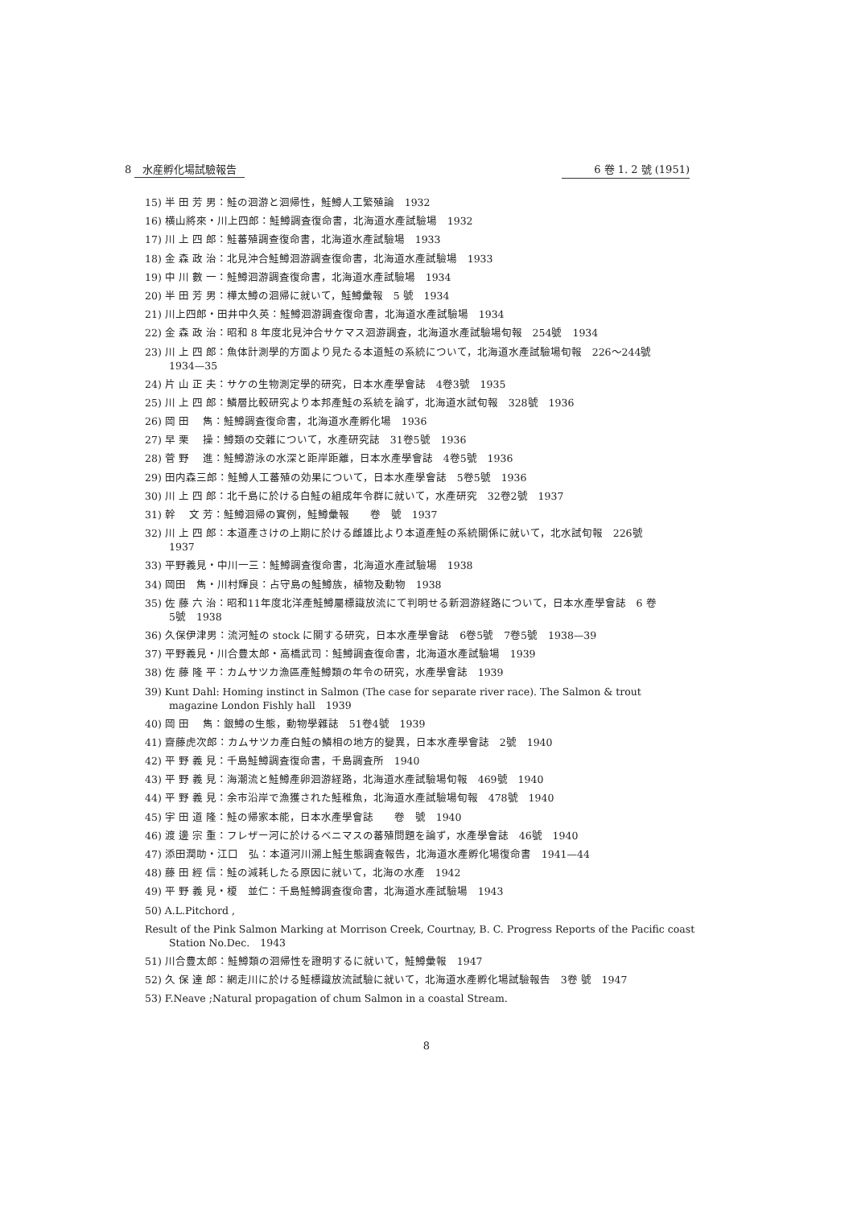8 水産孵化場試驗報告 6 卷 1. 2 號 (1951)
15) 半 田 芳 男：鮭の洄游と洄帰性，鮭鱒人工繁殖論　1932
16) 横山將來・川上四郎：鮭鱒調査復命書，北海道水產試驗場　1932
17) 川 上 四 郎：鮭蕃殖調查復命書，北海道水產試驗場　1933
18) 金 森 政 治：北見沖合鮭鱒洄游調查復命書，北海道水產試驗場　1933
19) 中 川 數 一：鮭鱒洄游調査復命書，北海道水產試驗場　1934
20) 半 田 芳 男：樺太鱒の洄帰に就いて，鮭鱒彙報　5 號　1934
21) 川上四郎・田井中久英：鮭鱒洄游調査復命書，北海道水產試驗場　1934
22) 金 森 政 治：昭和 8 年度北見沖合サケマス洄游調査，北海道水產試驗場旬報　254號　1934
23) 川 上 四 郎：魚体計測學的方面より見たる本道鮭の系統について，北海道水產試驗場旬報　226～244號
1934—35
24) 片 山 正 夫：サケの生物測定學的研究，日本水產學會誌　4卷3號　1935
25) 川 上 四 郎：鱗層比較研究より本邦產鮭の系統を論ず，北海道水試旬報　328號　1936
26) 岡 田　 雋：鮭鱒調査復命書，北海道水產孵化場　1936
27) 早 栗　 操：鱒類の交雜について，水產研究誌　31卷5號　1936
28) 菅 野　 進：鮭鱒游泳の水深と距岸距離，日本水產學會誌　4卷5號　1936
29) 田内森三郎：鮭鱒人工蕃殖の効果について，日本水產學會誌　5卷5號　1936
30) 川 上 四 郎：北千島に於ける白鮭の組成年令群に就いて，水產研究　32卷2號　1937
31) 幹　 文 芳：鮭鱒洄帰の實例，鮭鱒彙報　　卷　號　1937
32) 川 上 四 郎：本道產さけの上期に於ける雌雄比より本道產鮭の系統關係に就いて，北水試旬報　226號
1937
33) 平野義見・中川一三：鮭鱒調査復命書，北海道水產試驗場　1938
34) 岡田　雋・川村輝良：占守島の鮭鱒族，植物及動物　1938
35) 佐 藤 六 治：昭和11年度北洋產鮭鱒屬標識放流にて判明せる新洄游経路について，日本水產學會誌　6 卷
5號　1938
36) 久保伊津男：流河鮭の stock に關する研究，日本水產學會誌　6卷5號　7卷5號　1938—39
37) 平野義見・川合豊太郎・高橋武司：鮭鱒調査復命書，北海道水產試驗場　1939
38) 佐 藤 隆 平：カムサツカ漁區產鮭鱒類の年令の研究，水產學會誌　1939
39) Kunt Dahl: Homing instinct in Salmon (The case for separate river race). The Salmon & trout
magazine London Fishly hall　1939
40) 岡 田　 雋：銀鱒の生態，動物學雜誌　51卷4號　1939
41) 齋藤虎次郎：カムサツカ產白鮭の鱗相の地方的變異，日本水產學會誌　2號　1940
42) 平 野 義 見：千島鮭鱒調査復命書，千島調査所　1940
43) 平 野 義 見：海潮流と鮭鱒產卵洄游経路，北海道水產試驗場旬報　469號　1940
44) 平 野 義 見：余市沿岸で漁獲された鮭稚魚，北海道水產試驗場旬報　478號　1940
45) 宇 田 道 隆：鮭の帰家本能，日本水產學會誌　　卷　號　1940
46) 渡 邊 宗 重：フレザー河に於けるベニマスの蕃殖問題を論ず，水產學會誌　46號　1940
47) 添田潤助・江口　弘：本道河川溯上鮭生態調査報告，北海道水產孵化場復命書　1941—44
48) 藤 田 經 信：鮭の減耗したる原因に就いて，北海の水產　1942
49) 平 野 義 見・榎　並仁：千島鮭鱒調査復命書，北海道水產試驗場　1943
50) A.L.Pitchord ,
Result of the Pink Salmon Marking at Morrison Creek, Courtnay, B. C. Progress Reports of the Pacific coast Station No.Dec.　1943
51) 川合豊太郎：鮭鱒類の洄帰性を證明するに就いて，鮭鱒彙報　1947
52) 久 保 達 郎：網走川に於ける鮭標識放流試驗に就いて，北海道水產孵化場試驗報告　3卷 號　1947
53) F.Neave ;Natural propagation of chum Salmon in a coastal Stream.
8